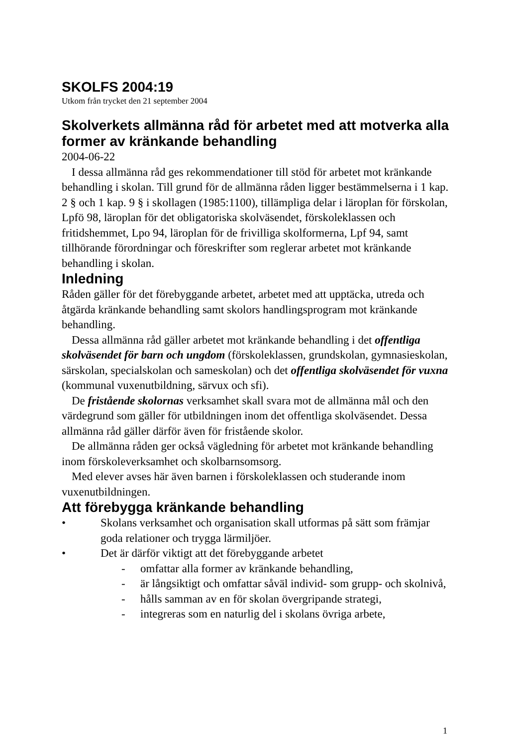SKOLFS 2004:19
Utkom från trycket den 21 september 2004
Skolverkets allmänna råd för arbetet med att motverka alla former av kränkande behandling
2004-06-22
I dessa allmänna råd ges rekommendationer till stöd för arbetet mot kränkande behandling i skolan. Till grund för de allmänna råden ligger bestämmelserna i 1 kap. 2 § och 1 kap. 9 § i skollagen (1985:1100), tillämpliga delar i läroplan för förskolan, Lpfö 98, läroplan för det obligatoriska skolväsendet, förskoleklassen och fritidshemmet, Lpo 94, läroplan för de frivilliga skolformerna, Lpf 94, samt tillhörande förordningar och föreskrifter som reglerar arbetet mot kränkande behandling i skolan.
Inledning
Råden gäller för det förebyggande arbetet, arbetet med att upptäcka, utreda och åtgärda kränkande behandling samt skolors handlingsprogram mot kränkande behandling.
Dessa allmänna råd gäller arbetet mot kränkande behandling i det offentliga skolväsendet för barn och ungdom (förskoleklassen, grundskolan, gymnasieskolan, särskolan, specialskolan och sameskolan) och det offentliga skolväsendet för vuxna (kommunal vuxenutbildning, särvux och sfi).
De fristående skolornas verksamhet skall svara mot de allmänna mål och den värdegrund som gäller för utbildningen inom det offentliga skolväsendet. Dessa allmänna råd gäller därför även för fristående skolor.
De allmänna råden ger också vägledning för arbetet mot kränkande behandling inom förskoleverksamhet och skolbarnsomsorg.
Med elever avses här även barnen i förskoleklassen och studerande inom vuxenutbildningen.
Att förebygga kränkande behandling
• Skolans verksamhet och organisation skall utformas på sätt som främjar goda relationer och trygga lärmiljöer.
• Det är därför viktigt att det förebyggande arbetet
- omfattar alla former av kränkande behandling,
- är långsiktigt och omfattar såväl individ- som grupp- och skolnivå,
- hålls samman av en för skolan övergripande strategi,
- integreras som en naturlig del i skolans övriga arbete,
1